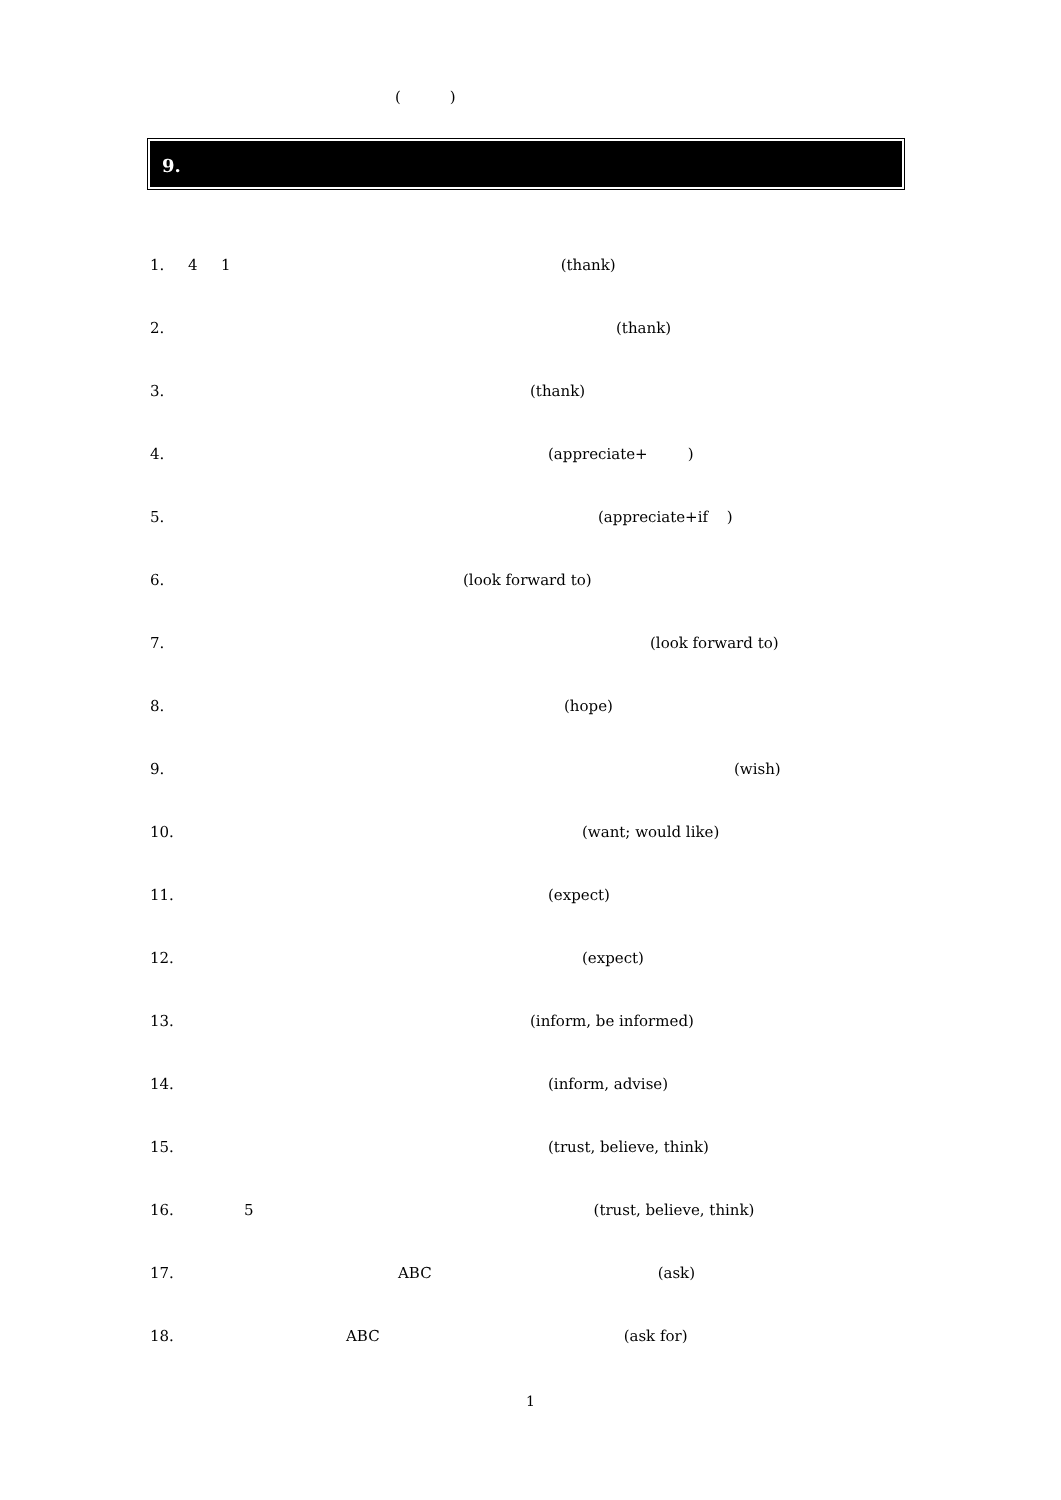( )
9.
1. 4 1 (thank)
2. (thank)
3. (thank)
4. (appreciate+ )
5. (appreciate+if )
6. (look forward to)
7. (look forward to)
8. (hope)
9. (wish)
10. (want; would like)
11. (expect)
12. (expect)
13. (inform, be informed)
14. (inform, advise)
15. (trust, believe, think)
16. 5 (trust, believe, think)
17. ABC (ask)
18. ABC (ask for)
1